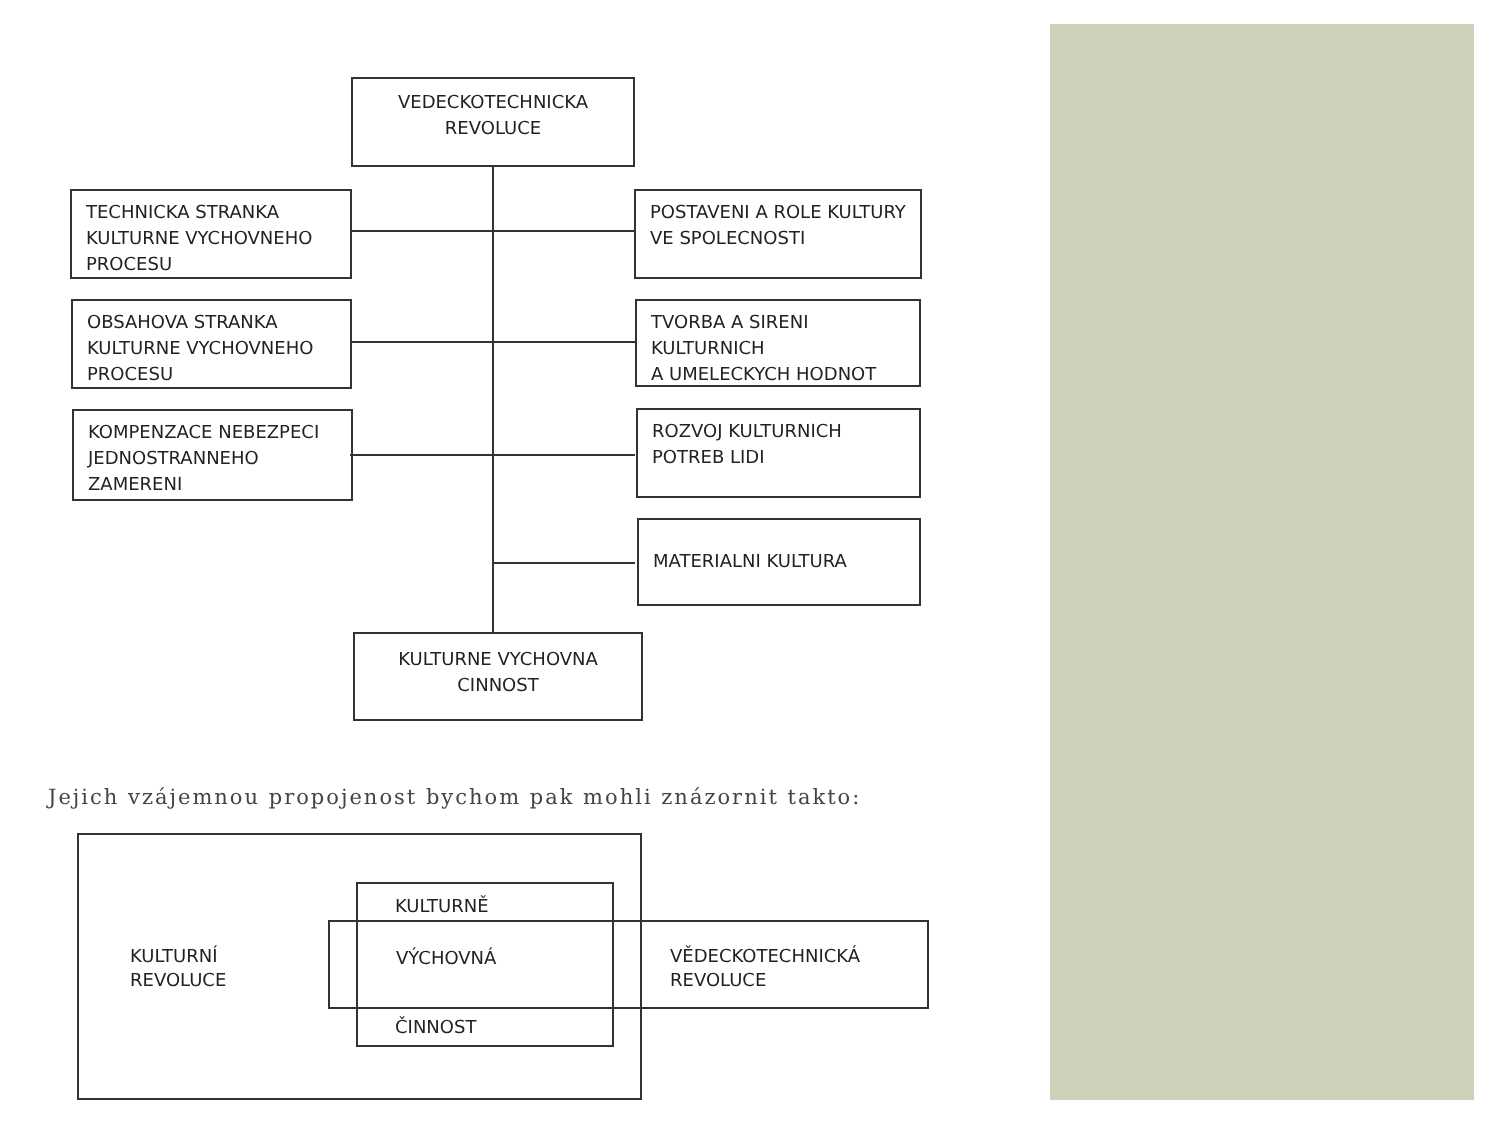VEDECKOTECHNICKA
REVOLUCE
TECHNICKA STRANKA
KULTURNE VYCHOVNEHO
PROCESU
POSTAVENI A ROLE KULTURY
VE SPOLECNOSTI
OBSAHOVA STRANKA
KULTURNE VYCHOVNEHO
PROCESU
TVORBA A SIRENI KULTURNICH
A UMELECKYCH HODNOT
KOMPENZACE NEBEZPECI
JEDNOSTRANNEHO
ZAMERENI
ROZVOJ KULTURNICH
POTREB LIDI
MATERIALNI KULTURA
KULTURNE VYCHOVNA
CINNOST
Jejich vzájemnou propojenost bychom pak mohli znázornit takto:
KULTURNÍ
REVOLUCE
KULTURNĚ
VÝCHOVNÁ
ČINNOST
VĚDECKOTECHNICKÁ
REVOLUCE